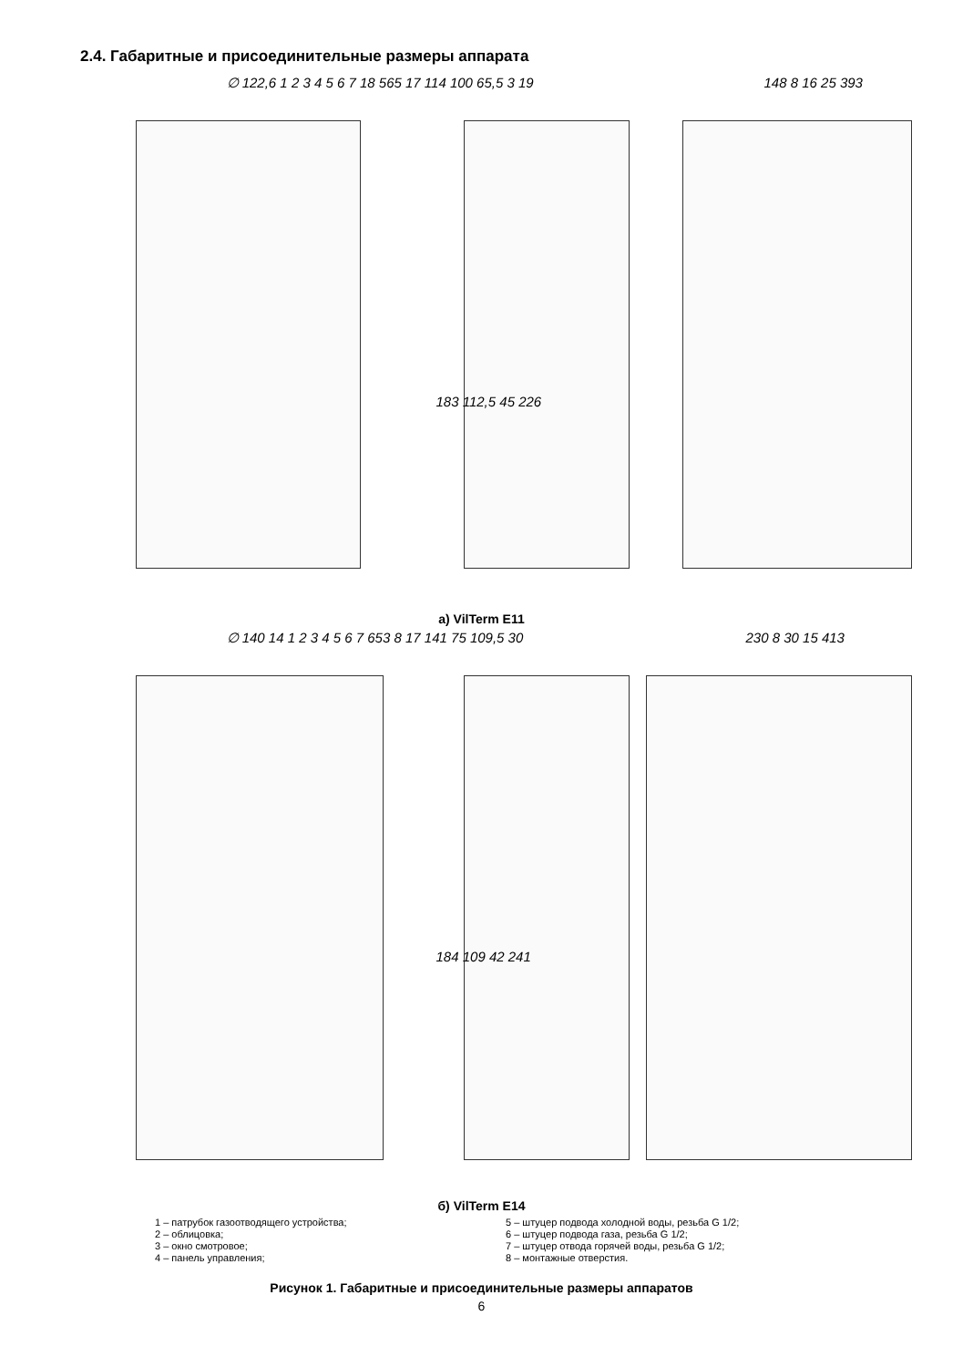2.4. Габаритные и присоединительные размеры аппарата
∅ 122,6 1 2 3 4 5 6 7 18 565 17 114 100 65,5 3 19
183 112,5 45 226
148 8 16 25 393
а) VilTerm E11
∅ 140 14 1 2 3 4 5 6 7 653 8 17 141 75 109,5 30
184 109 42 241
230 8 30 15 413
б) VilTerm E14
1 – патрубок газоотводящего устройства;
2 – облицовка;
3 – окно смотровое;
4 – панель управления;
5 – штуцер подвода холодной воды, резьба G 1/2;
6 – штуцер подвода газа, резьба G 1/2;
7 – штуцер отвода горячей воды, резьба G 1/2;
8 – монтажные отверстия.
Рисунок 1. Габаритные и присоединительные размеры аппаратов
6